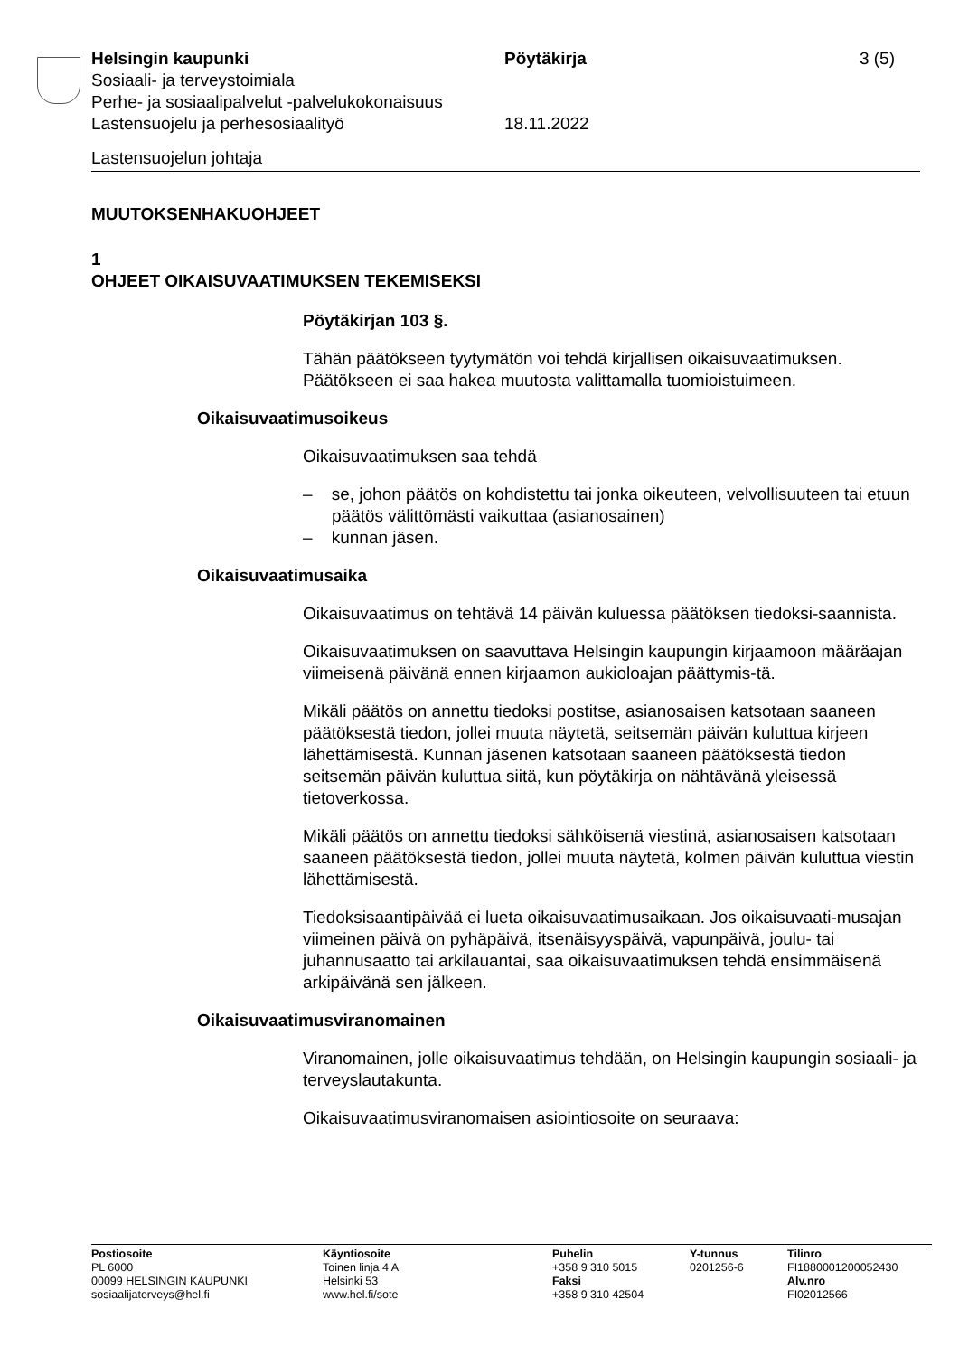Helsingin kaupunki Pöytäkirja 3 (5)
Sosiaali- ja terveystoimiala
Perhe- ja sosiaalipalvelut -palvelukokonaisuus
Lastensuojelu ja perhesosiaalityö 18.11.2022
Lastensuojelun johtaja
MUUTOKSENHAKUOHJEET
1
OHJEET OIKAISUVAATIMUKSEN TEKEMISEKSI
Pöytäkirjan 103 §.
Tähän päätökseen tyytymätön voi tehdä kirjallisen oikaisuvaatimuksen. Päätökseen ei saa hakea muutosta valittamalla tuomioistuimeen.
Oikaisuvaatimusoikeus
Oikaisuvaatimuksen saa tehdä
– se, johon päätös on kohdistettu tai jonka oikeuteen, velvollisuuteen tai etuun päätös välittömästi vaikuttaa (asianosainen)
– kunnan jäsen.
Oikaisuvaatimusaika
Oikaisuvaatimus on tehtävä 14 päivän kuluessa päätöksen tiedoksi-saannista.
Oikaisuvaatimuksen on saavuttava Helsingin kaupungin kirjaamoon määräajan viimeisenä päivänä ennen kirjaamon aukioloajan päättymis-tä.
Mikäli päätös on annettu tiedoksi postitse, asianosaisen katsotaan saaneen päätöksestä tiedon, jollei muuta näytetä, seitsemän päivän kuluttua kirjeen lähettämisestä. Kunnan jäsenen katsotaan saaneen päätöksestä tiedon seitsemän päivän kuluttua siitä, kun pöytäkirja on nähtävänä yleisessä tietoverkossa.
Mikäli päätös on annettu tiedoksi sähköisenä viestinä, asianosaisen katsotaan saaneen päätöksestä tiedon, jollei muuta näytetä, kolmen päivän kuluttua viestin lähettämisestä.
Tiedoksisaantipäivää ei lueta oikaisuvaatimusaikaan. Jos oikaisuvaati-musajan viimeinen päivä on pyhäpäivä, itsenäisyyspäivä, vapunpäivä, joulu- tai juhannusaatto tai arkilauantai, saa oikaisuvaatimuksen tehdä ensimmäisenä arkipäivänä sen jälkeen.
Oikaisuvaatimusviranomainen
Viranomainen, jolle oikaisuvaatimus tehdään, on Helsingin kaupungin sosiaali- ja terveyslautakunta.
Oikaisuvaatimusviranomaisen asiointiosoite on seuraava:
Postiosoite
PL 6000
00099 HELSINGIN KAUPUNKI
sosiaalijaterveys@hel.fi
Käyntiosoite
Toinen linja 4 A
Helsinki 53
www.hel.fi/sote
Puhelin
+358 9 310 5015
Faksi
+358 9 310 42504
Y-tunnus
0201256-6
Tilinro
FI1880001200052430
Alv.nro
FI02012566